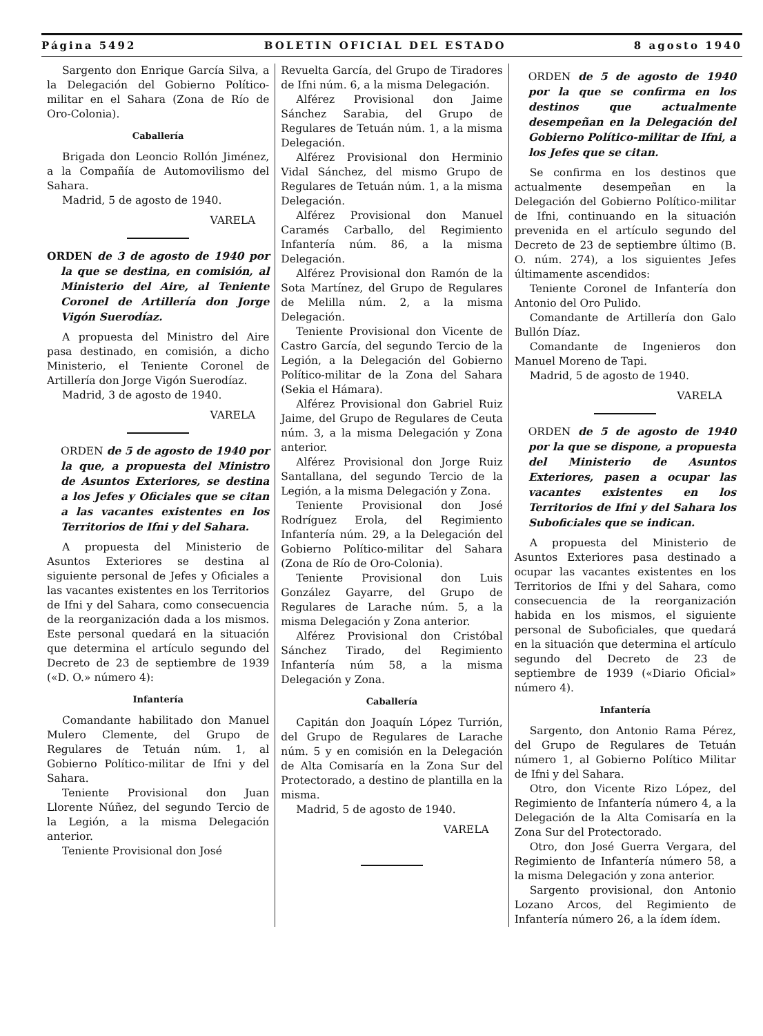Página 5492 BOLETIN OFICIAL DEL ESTADO 8 agosto 1940
Sargento don Enrique García Silva, a la Delegación del Gobierno Político-militar en el Sahara (Zona de Río de Oro-Colonia).
Caballería
Brigada don Leoncio Rollón Jiménez, a la Compañía de Automovilismo del Sahara.
Madrid, 5 de agosto de 1940.
VARELA
ORDEN de 3 de agosto de 1940 por la que se destina, en comisión, al Ministerio del Aire, al Teniente Coronel de Artillería don Jorge Vigón Suerodíaz.
A propuesta del Ministro del Aire pasa destinado, en comisión, a dicho Ministerio, el Teniente Coronel de Artillería don Jorge Vigón Suerodíaz.
Madrid, 3 de agosto de 1940.
VARELA
ORDEN de 5 de agosto de 1940 por la que, a propuesta del Ministro de Asuntos Exteriores, se destina a los Jefes y Oficiales que se citan a las vacantes existentes en los Territorios de Ifni y del Sahara.
A propuesta del Ministerio de Asuntos Exteriores se destina al siguiente personal de Jefes y Oficiales a las vacantes existentes en los Territorios de Ifni y del Sahara, como consecuencia de la reorganización dada a los mismos. Este personal quedará en la situación que determina el artículo segundo del Decreto de 23 de septiembre de 1939 («D. O.» número 4):
Infantería
Comandante habilitado don Manuel Mulero Clemente, del Grupo de Regulares de Tetuán núm. 1, al Gobierno Político-militar de Ifni y del Sahara.
Teniente Provisional don Juan Llorente Núñez, del segundo Tercio de la Legión, a la misma Delegación anterior.
Teniente Provisional don José
Revuelta García, del Grupo de Tiradores de Ifni núm. 6, a la misma Delegación.
Alférez Provisional don Jaime Sánchez Sarabia, del Grupo de Regulares de Tetuán núm. 1, a la misma Delegación.
Alférez Provisional don Herminio Vidal Sánchez, del mismo Grupo de Regulares de Tetuán núm. 1, a la misma Delegación.
Alférez Provisional don Manuel Caramés Carballo, del Regimiento Infantería núm. 86, a la misma Delegación.
Alférez Provisional don Ramón de la Sota Martínez, del Grupo de Regulares de Melilla núm. 2, a la misma Delegación.
Teniente Provisional don Vicente de Castro García, del segundo Tercio de la Legión, a la Delegación del Gobierno Político-militar de la Zona del Sahara (Sekia el Hámara).
Alférez Provisional don Gabriel Ruiz Jaime, del Grupo de Regulares de Ceuta núm. 3, a la misma Delegación y Zona anterior.
Alférez Provisional don Jorge Ruiz Santallana, del segundo Tercio de la Legión, a la misma Delegación y Zona.
Teniente Provisional don José Rodríguez Erola, del Regimiento Infantería núm. 29, a la Delegación del Gobierno Político-militar del Sahara (Zona de Río de Oro-Colonia).
Teniente Provisional don Luis González Gayarre, del Grupo de Regulares de Larache núm. 5, a la misma Delegación y Zona anterior.
Alférez Provisional don Cristóbal Sánchez Tirado, del Regimiento Infantería núm 58, a la misma Delegación y Zona.
Caballería
Capitán don Joaquín López Turrión, del Grupo de Regulares de Larache núm. 5 y en comisión en la Delegación de Alta Comisaría en la Zona Sur del Protectorado, a destino de plantilla en la misma.
Madrid, 5 de agosto de 1940.
VARELA
ORDEN de 5 de agosto de 1940 por la que se confirma en los destinos que actualmente desempeñan en la Delegación del Gobierno Político-militar de Ifni, a los Jefes que se citan.
Se confirma en los destinos que actualmente desempeñan en la Delegación del Gobierno Político-militar de Ifni, continuando en la situación prevenida en el artículo segundo del Decreto de 23 de septiembre último (B. O. núm. 274), a los siguientes Jefes últimamente ascendidos:
Teniente Coronel de Infantería don Antonio del Oro Pulido.
Comandante de Artillería don Galo Bullón Díaz.
Comandante de Ingenieros don Manuel Moreno de Tapi.
Madrid, 5 de agosto de 1940.
VARELA
ORDEN de 5 de agosto de 1940 por la que se dispone, a propuesta del Ministerio de Asuntos Exteriores, pasen a ocupar las vacantes existentes en los Territorios de Ifni y del Sahara los Suboficiales que se indican.
A propuesta del Ministerio de Asuntos Exteriores pasa destinado a ocupar las vacantes existentes en los Territorios de Ifni y del Sahara, como consecuencia de la reorganización habida en los mismos, el siguiente personal de Suboficiales, que quedará en la situación que determina el artículo segundo del Decreto de 23 de septiembre de 1939 («Diario Oficial» número 4).
Infantería
Sargento, don Antonio Rama Pérez, del Grupo de Regulares de Tetuán número 1, al Gobierno Político Militar de Ifni y del Sahara.
Otro, don Vicente Rizo López, del Regimiento de Infantería número 4, a la Delegación de la Alta Comisaría en la Zona Sur del Protectorado.
Otro, don José Guerra Vergara, del Regimiento de Infantería número 58, a la misma Delegación y zona anterior.
Sargento provisional, don Antonio Lozano Arcos, del Regimiento de Infantería número 26, a la ídem ídem.